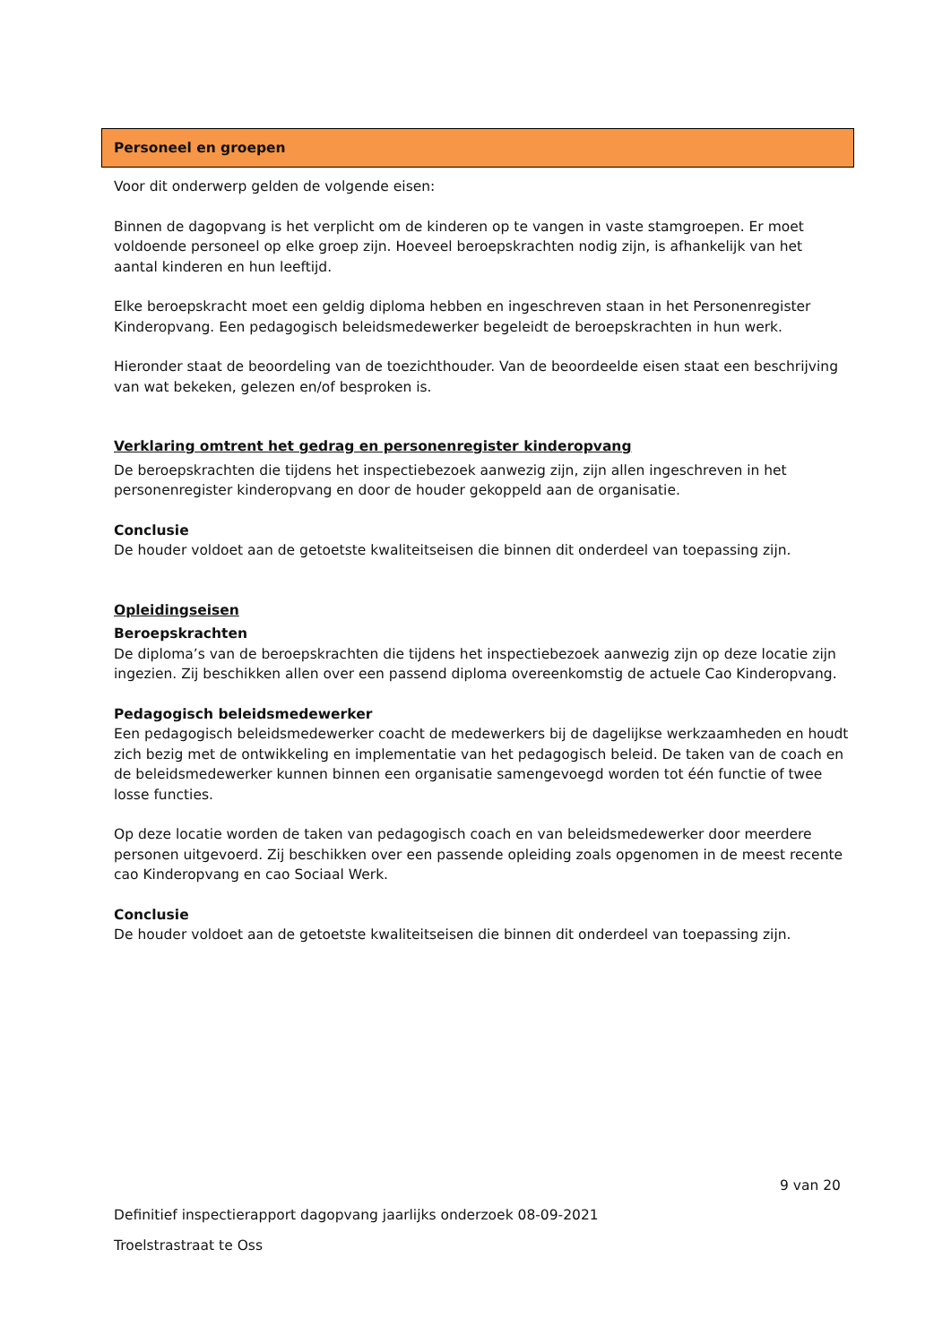Personeel en groepen
Voor dit onderwerp gelden de volgende eisen:
Binnen de dagopvang is het verplicht om de kinderen op te vangen in vaste stamgroepen. Er moet voldoende personeel op elke groep zijn. Hoeveel beroepskrachten nodig zijn, is afhankelijk van het aantal kinderen en hun leeftijd.
Elke beroepskracht moet een geldig diploma hebben en ingeschreven staan in het Personenregister Kinderopvang. Een pedagogisch beleidsmedewerker begeleidt de beroepskrachten in hun werk.
Hieronder staat de beoordeling van de toezichthouder. Van de beoordeelde eisen staat een beschrijving van wat bekeken, gelezen en/of besproken is.
Verklaring omtrent het gedrag en personenregister kinderopvang
De beroepskrachten die tijdens het inspectiebezoek aanwezig zijn, zijn allen ingeschreven in het personenregister kinderopvang en door de houder gekoppeld aan de organisatie.
Conclusie
De houder voldoet aan de getoetste kwaliteitseisen die binnen dit onderdeel van toepassing zijn.
Opleidingseisen
Beroepskrachten
De diploma’s van de beroepskrachten die tijdens het inspectiebezoek aanwezig zijn op deze locatie zijn ingezien. Zij beschikken allen over een passend diploma overeenkomstig de actuele Cao Kinderopvang.
Pedagogisch beleidsmedewerker
Een pedagogisch beleidsmedewerker coacht de medewerkers bij de dagelijkse werkzaamheden en houdt zich bezig met de ontwikkeling en implementatie van het pedagogisch beleid. De taken van de coach en de beleidsmedewerker kunnen binnen een organisatie samengevoegd worden tot één functie of twee losse functies.
Op deze locatie worden de taken van pedagogisch coach en van beleidsmedewerker door meerdere personen uitgevoerd. Zij beschikken over een passende opleiding zoals opgenomen in de meest recente cao Kinderopvang en cao Sociaal Werk.
Conclusie
De houder voldoet aan de getoetste kwaliteitseisen die binnen dit onderdeel van toepassing zijn.
9 van 20
Definitief inspectierapport dagopvang jaarlijks onderzoek 08-09-2021
Troelstrastraat te Oss